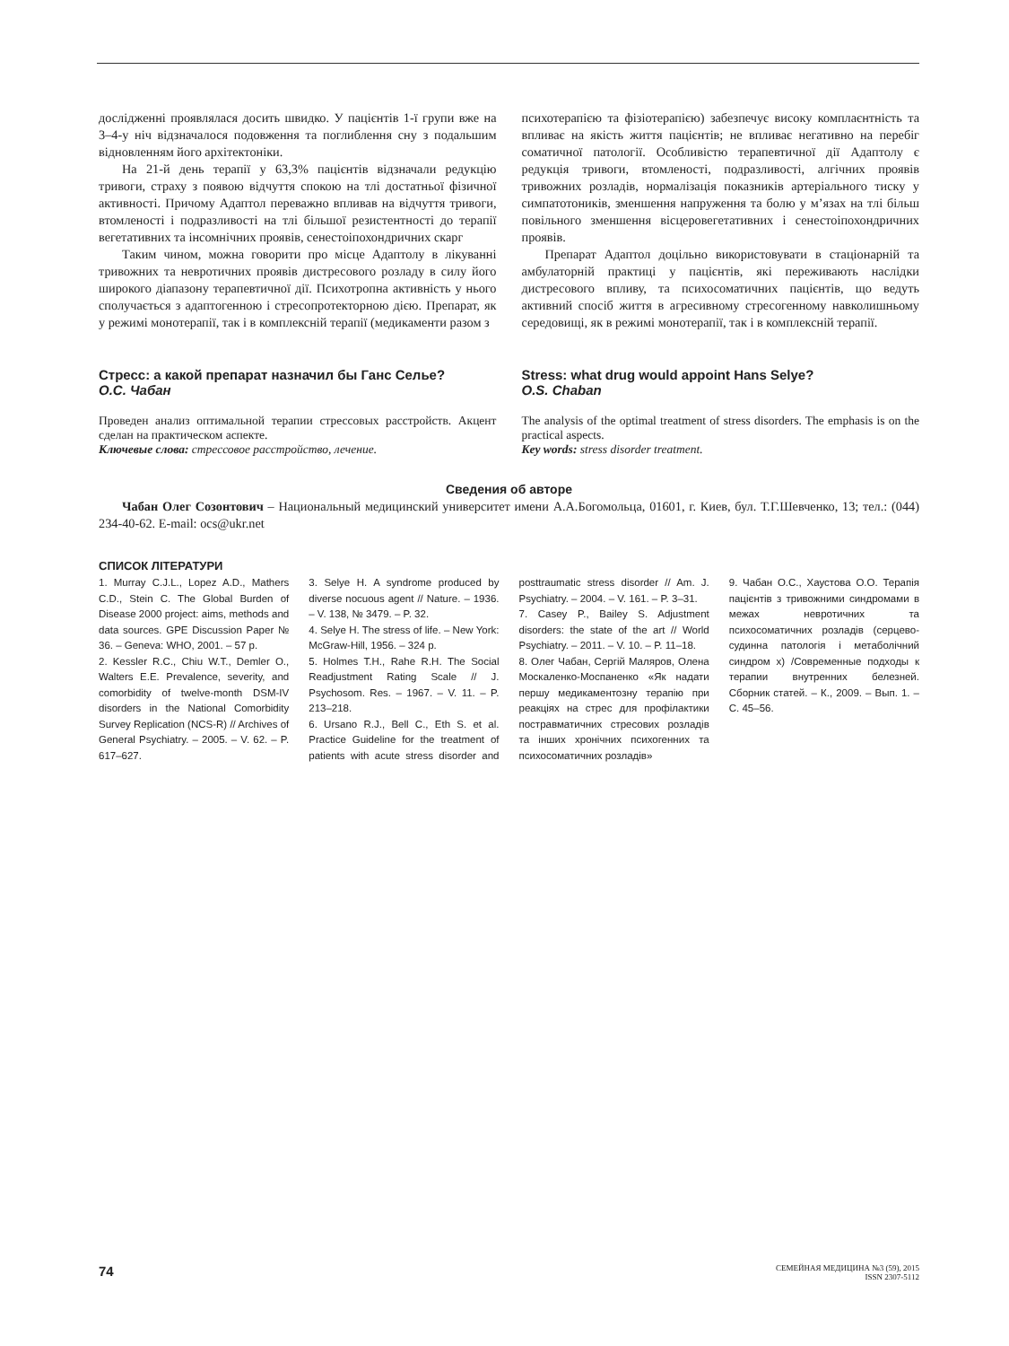дослідженні проявлялася досить швидко. У пацієнтів 1-ї групи вже на 3–4-у ніч відзначалося подовження та поглиблення сну з подальшим відновленням його архітектоніки.
На 21-й день терапії у 63,3% пацієнтів відзначали редукцію тривоги, страху з появою відчуття спокою на тлі достатньої фізичної активності. Причому Адаптол переважно впливав на відчуття тривоги, втомленості і подразливості на тлі більшої резистентності до терапії вегетативних та інсомнічних проявів, сенестоіпохондричних скарг
Таким чином, можна говорити про місце Адаптолу в лікуванні тривожних та невротичних проявів дистресового розладу в силу його широкого діапазону терапевтичної дії. Психотропна активність у нього сполучається з адаптогенною і стресопротекторною дією. Препарат, як у режимі монотерапії, так і в комплексній терапії (медикаменти разом з
психотерапією та фізіотерапією) забезпечує високу комплаєнтність та впливає на якість життя пацієнтів; не впливає негативно на перебіг соматичної патології. Особливістю терапевтичної дії Адаптолу є редукція тривоги, втомленості, подразливості, алгічних проявів тривожних розладів, нормалізація показників артеріального тиску у симпатотоників, зменшення напруження та болю у м’язах на тлі більш повільного зменшення вісцеровегетативних і сенестоіпохондричних проявів.
Препарат Адаптол доцільно використовувати в стаціонарній та амбулаторній практиці у пацієнтів, які переживають наслідки дистресового впливу, та психосоматичних пацієнтів, що ведуть активний спосіб життя в агресивному стресогенному навколишньому середовищі, як в режимі монотерапії, так і в комплексній терапії.
Стресс: а какой препарат назначил бы Ганс Селье?
О.С. Чабан
Проведен анализ оптимальной терапии стрессовых расстройств. Акцент сделан на практическом аспекте.
Ключевые слова: стрессовое расстройство, лечение.
Stress: what drug would appoint Hans Selye?
O.S. Chaban
The analysis of the optimal treatment of stress disorders. The emphasis is on the practical aspects.
Key words: stress disorder treatment.
Сведения об авторе
Чабан Олег Созонтович – Национальный медицинский университет имени А.А.Богомольца, 01601, г. Киев, бул. Т.Г.Шевченко, 13; тел.: (044) 234-40-62. E-mail: ocs@ukr.net
СПИСОК ЛІТЕРАТУРИ
1. Murray C.J.L., Lopez A.D., Mathers C.D., Stein C. The Global Burden of Disease 2000 project: aims, methods and data sources. GPE Discussion Paper № 36. – Geneva: WHO, 2001. – 57 p.
2. Kessler R.C., Chiu W.T., Demler O., Walters E.E. Prevalence, severity, and comorbidity of twelve-month DSM-IV disorders in the National Comorbidity Survey Replication (NCS-R) // Archives of General Psychiatry. – 2005. – V. 62. – P. 617–627.
3. Selye H. A syndrome produced by diverse nocuous agent // Nature. – 1936. – V. 138, № 3479. – P. 32.
4. Selye H. The stress of life. – New York: McGraw-Hill, 1956. – 324 p.
5. Holmes T.H., Rahe R.H. The Social Readjustment Rating Scale // J. Psychosom. Res. – 1967. – V. 11. – P. 213–218.
6. Ursano R.J., Bell C., Eth S. et al. Practice Guideline for the treatment of patients with acute stress disorder and posttraumatic stress disorder // Am. J. Psychiatry. – 2004. – V. 161. – P. 3–31.
7. Casey P., Bailey S. Adjustment disorders: the state of the art // World Psychiatry. – 2011. – V. 10. – P. 11–18.
8. Олег Чабан, Сергій Маляров, Олена Москаленко-Моспаненко «Як надати першу медикаментозну терапію при реакціях на стрес для профілактики постравматичних стресових розладів та інших хронічних психогенних та психосоматичних розладів»
9. Чабан О.С., Хаустова О.О. Терапія пацієнтів з тривожними синдромами в межах невротичних та психосоматичних розладів (серцево-судинна патологія і метаболічний синдром х) /Современные подходы к терапии внутренних белезней. Сборник статей. – К., 2009. – Вып. 1. – С. 45–56.
74
СЕМЕЙНАЯ МЕДИЦИНА №3 (59), 2015
ISSN 2307-5112